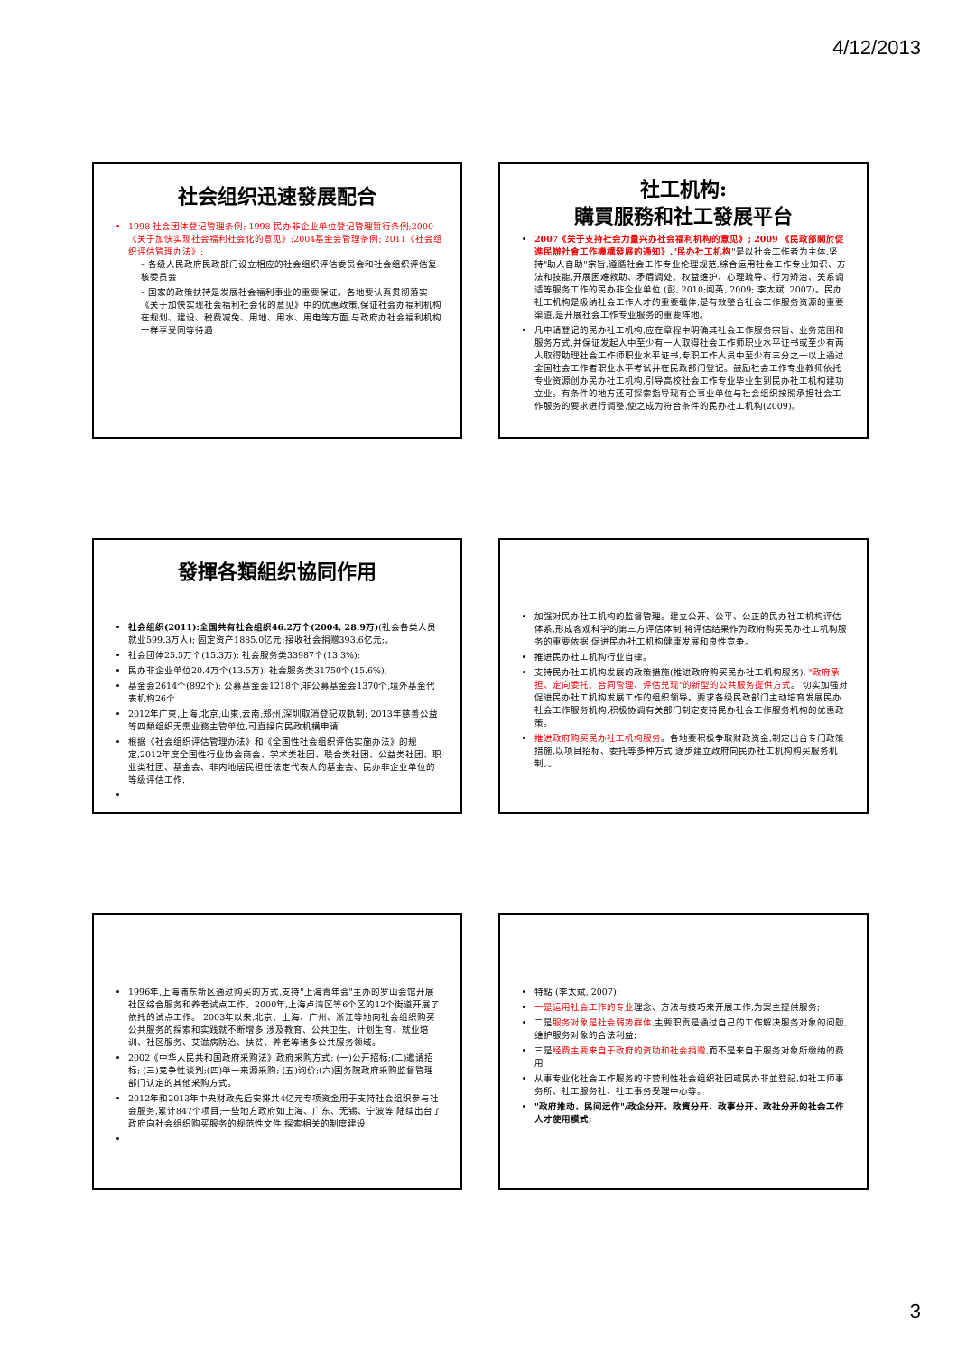4/12/2013
社会组织迅速發展配合
1998 社会团体登记管理条例; 1998 民办非企业单位登记管理暂行条例;2000《关于加快实现社会福利社会化的意见》;2004基金会管理条例; 2011《社会组织评估管理办法》:
– 各级人民政府民政部门设立相应的社会组织评估委员会和社会组织评估复核委员会
– 国家的政策扶持是发展社会福利事业的重要保证。各地要认真贯彻落实《关于加快实现社会福利社会化的意见》中的优惠政策,保证社会办福利机构在规划、建设、税费减免、用地、用水、用电等方面,与政府办社会福利机构一样享受同等待遇
社工机构:
購買服務和社工發展平台
2007《关于支持社会力量兴办社会福利机构的意见》; 2009 《民政部關於促進民辦社會工作機構發展的通知》."民办社工机构"是以社会工作者为主体,坚持"助人自助"宗旨,遵循社会工作专业伦理规范,综合运用社会工作专业知识、方法和技能,开展困难救助、矛盾调处、权益维护、心理疏导、行为矫治、关系调适等服务工作的民办非企业单位 (彭, 2010;闻英, 2009; 李太斌, 2007)。民办社工机构是吸纳社会工作人才的重要载体,是有效整合社会工作服务资源的重要渠道,是开展社会工作专业服务的重要阵地。
凡申请登记的民办社工机构,应在章程中明确其社会工作服务宗旨、业务范围和服务方式,并保证发起人中至少有一人取得社会工作师职业水平证书或至少有两人取得助理社会工作师职业水平证书,专职工作人员中至少有三分之一以上通过全国社会工作者职业水平考试并在民政部门登记。鼓励社会工作专业教师依托专业资源创办民办社工机构,引导高校社会工作专业毕业生到民办社工机构建功立业。有条件的地方还可探索指导现有企事业单位与社会组织按照承担社会工作服务的要求进行调整,使之成为符合条件的民办社工机构(2009)。
發揮各類組织協同作用
社会组织(2011):全国共有社会组织46.2万个(2004, 28.9万)(社会各类人员就业599.3万人); 固定资产1885.0亿元;接收社会捐赠393.6亿元;。
社会团体25.5万个(15.3万): 社会服务类33987个(13.3%);
民办非企业单位20.4万个(13.5万): 社会服务类31750个(15.6%);
基金会2614个(892个): 公募基金会1218个,非公募基金会1370个,境外基金代表机构26个
2012年广東,上海,北京,山東,云南,郑州,深圳取消登記双軌制; 2013年慈善公益等四類组织无需业務主管单位,可直接向民政机構申请
根据《社会组织评估管理办法》和《全国性社会组织评估实施办法》的规定,2012年度全国性行业协会商会、学术类社团、联合类社团、公益类社团、职业类社团、基金会、非内地居民担任法定代表人的基金会、民办非企业单位的等级评估工作.
加强对民办社工机构的监督管理。建立公开、公平、公正的民办社工机构评估体系,形成客观科学的第三方评估体制,将评估结果作为政府购买民办社工机构服务的重要依据,促进民办社工机构健康发展和良性竞争。
推进民办社工机构行业自律。
支持民办社工机构发展的政策措施(推进政府购买民办社工机构服务); "政府承担、定向委托、合同管理、评估兑现"的新型的公共服务提供方式。 切实加强对促进民办社工机构发展工作的组织领导。要求各级民政部门主动培育发展民办社会工作服务机构,积极协调有关部门制定支持民办社会工作服务机构的优惠政策。
推进政府购买民办社工机构服务。各地要积极争取财政资金,制定出台专门政策措施,以项目招标、委托等多种方式,逐步建立政府向民办社工机构购买服务机制。。
1996年,上海浦东新区通过购买的方式,支持"上海青年会"主办的罗山会馆开展社区综合服务和养老试点工作。2000年,上海卢湾区等6个区的12个街道开展了依托的试点工作。 2003年以来,北京、上海、广州、浙江等地向社会组织购买公共服务的探索和实践就不断增多,涉及教育、公共卫生、计划生育、就业培训、社区服务、艾滋病防治、扶贫、养老等诸多公共服务领域。
2002《中华人民共和国政府采购法》政府采购方式: (一)公开招标;(二)邀请招标; (三)竞争性谈判;(四)单一来源采购; (五)询价;(六)国务院政府采购监督管理部门认定的其他采购方式。
2012年和2013年中央财政先后安排共4亿元专项资金用于支持社会组织参与社会服务,累计847个项目;一些地方政府如上海、广东、无锡、宁波等,陆续出台了政府向社会组织购买服务的规范性文件,探索相关的制度建设
特點 (李太斌, 2007):
一是运用社会工作的专业理念、方法与技巧来开展工作,为案主提供服务;
二是服务对象是社会弱势群体,主要职责是通过自己的工作解决服务对象的问题,维护服务对象的合法利益;
三是经费主要来自于政府的资助和社会捐赠,而不是来自于服务对象所缴纳的费用
从事专业化社会工作服务的非营利性社会组织社团或民办非並登記,如社工师事务所、社工服务社、社工事务受理中心等。
"政府推动、民间运作"/政企分开、政資分开、政事分开、政社分开的社会工作人才使用模式;
3